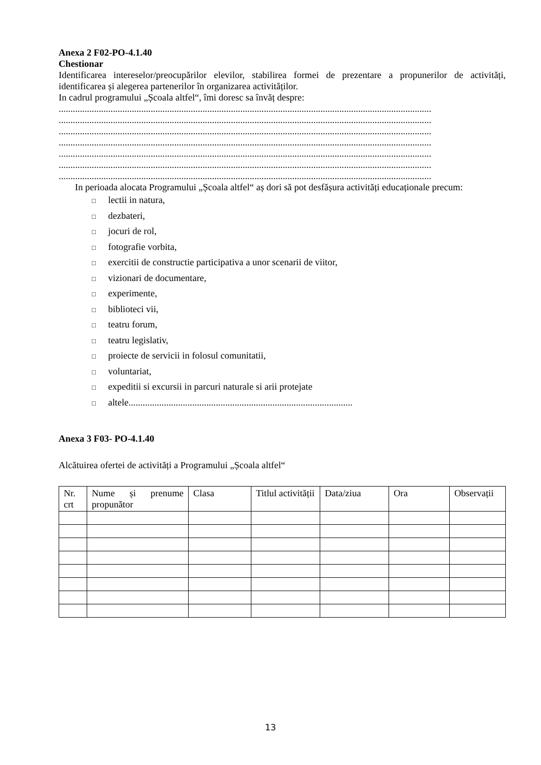Anexa 2 F02-PO-4.1.40
Chestionar
Identificarea intereselor/preocupărilor elevilor, stabilirea formei de prezentare a propunerilor de activități, identificarea și alegerea partenerilor în organizarea activităților.
In cadrul programului „Școala altfel“, îmi doresc sa învăț despre:
..............................................................................................................................................................
..............................................................................................................................................................
..............................................................................................................................................................
..............................................................................................................................................................
..............................................................................................................................................................
..............................................................................................................................................................
..............................................................................................................................................................
In perioada alocata Programului „Școala altfel“ aș dori să pot desfășura activități educaționale precum:
□ lectii in natura,
□ dezbateri,
□ jocuri de rol,
□ fotografie vorbita,
□ exercitii de constructie participativa a unor scenarii de viitor,
□ vizionari de documentare,
□ experimente,
□ biblioteci vii,
□ teatru forum,
□ teatru legislativ,
□ proiecte de servicii in folosul comunitatii,
□ voluntariat,
□ expeditii si excursii in parcuri naturale si arii protejate
□ altele...............................................................................................
Anexa 3 F03- PO-4.1.40
Alcătuirea ofertei de activități a Programului „Școala altfel“
| Nr. crt | Nume și prenume propunător | Clasa | Titlul activității | Data/ziua | Ora | Observații |
13